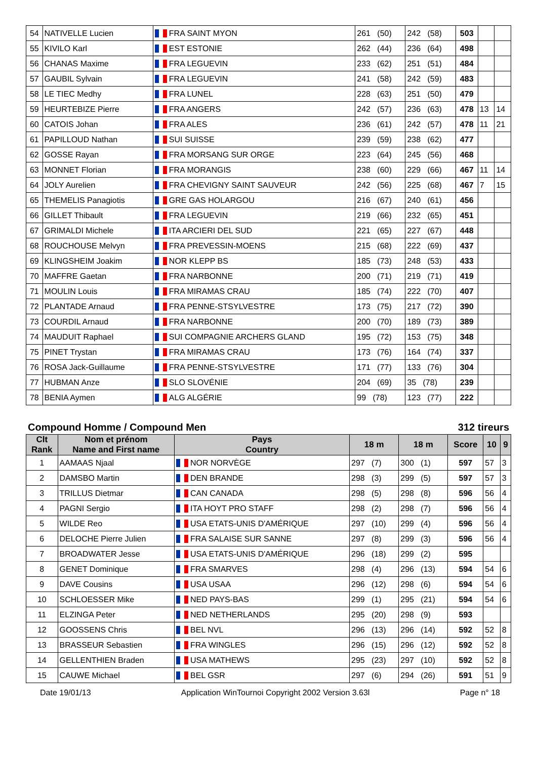| 54 | NATIVELLE Lucien | FRA SAINT MYON | 261 (50) | 242 (58) | 503 | | |
| 55 | KIVILO Karl | EST ESTONIE | 262 (44) | 236 (64) | 498 | | |
| 56 | CHANAS Maxime | FRA LEGUEVIN | 233 (62) | 251 (51) | 484 | | |
| 57 | GAUBIL Sylvain | FRA LEGUEVIN | 241 (58) | 242 (59) | 483 | | |
| 58 | LE TIEC Medhy | FRA LUNEL | 228 (63) | 251 (50) | 479 | | |
| 59 | HEURTEBIZE Pierre | FRA ANGERS | 242 (57) | 236 (63) | 478 | 13 | 14 |
| 60 | CATOIS Johan | FRA ALES | 236 (61) | 242 (57) | 478 | 11 | 21 |
| 61 | PAPILLOUD Nathan | SUI SUISSE | 239 (59) | 238 (62) | 477 | | |
| 62 | GOSSE Rayan | FRA MORSANG SUR ORGE | 223 (64) | 245 (56) | 468 | | |
| 63 | MONNET Florian | FRA MORANGIS | 238 (60) | 229 (66) | 467 | 11 | 14 |
| 64 | JOLY Aurelien | FRA CHEVIGNY SAINT SAUVEUR | 242 (56) | 225 (68) | 467 | 7 | 15 |
| 65 | THEMELIS Panagiotis | GRE GAS HOLARGOU | 216 (67) | 240 (61) | 456 | | |
| 66 | GILLET Thibault | FRA LEGUEVIN | 219 (66) | 232 (65) | 451 | | |
| 67 | GRIMALDI Michele | ITA ARCIERI DEL SUD | 221 (65) | 227 (67) | 448 | | |
| 68 | ROUCHOUSE Melvyn | FRA PREVESSIN-MOENS | 215 (68) | 222 (69) | 437 | | |
| 69 | KLINGSHEIM Joakim | NOR KLEPP BS | 185 (73) | 248 (53) | 433 | | |
| 70 | MAFFRE Gaetan | FRA NARBONNE | 200 (71) | 219 (71) | 419 | | |
| 71 | MOULIN Louis | FRA MIRAMAS CRAU | 185 (74) | 222 (70) | 407 | | |
| 72 | PLANTADE Arnaud | FRA PENNE-STSYLVESTRE | 173 (75) | 217 (72) | 390 | | |
| 73 | COURDIL Arnaud | FRA NARBONNE | 200 (70) | 189 (73) | 389 | | |
| 74 | MAUDUIT Raphael | SUI COMPAGNIE ARCHERS GLAND | 195 (72) | 153 (75) | 348 | | |
| 75 | PINET Trystan | FRA MIRAMAS CRAU | 173 (76) | 164 (74) | 337 | | |
| 76 | ROSA Jack-Guillaume | FRA PENNE-STSYLVESTRE | 171 (77) | 133 (76) | 304 | | |
| 77 | HUBMAN Anze | SLO SLOVÉNIE | 204 (69) | 35 (78) | 239 | | |
| 78 | BENIA Aymen | ALG ALGÉRIE | 99 (78) | 123 (77) | 222 | | |
Compound Homme / Compound Men 312 tireurs
| Clt Rank | Nom et prénom Name and First name | Pays Country | 18 m | 18 m | Score | 10 | 9 |
| --- | --- | --- | --- | --- | --- | --- | --- |
| 1 | AAMAAS Njaal | NOR NORVÈGE | 297 (7) | 300 (1) | 597 | 57 | 3 |
| 2 | DAMSBO Martin | DEN BRANDE | 298 (3) | 299 (5) | 597 | 57 | 3 |
| 3 | TRILLUS Dietmar | CAN CANADA | 298 (5) | 298 (8) | 596 | 56 | 4 |
| 4 | PAGNI Sergio | ITA HOYT PRO STAFF | 298 (2) | 298 (7) | 596 | 56 | 4 |
| 5 | WILDE Reo | USA ETATS-UNIS D'AMÉRIQUE | 297 (10) | 299 (4) | 596 | 56 | 4 |
| 6 | DELOCHE Pierre Julien | FRA SALAISE SUR SANNE | 297 (8) | 299 (3) | 596 | 56 | 4 |
| 7 | BROADWATER Jesse | USA ETATS-UNIS D'AMÉRIQUE | 296 (18) | 299 (2) | 595 | | |
| 8 | GENET Dominique | FRA SMARVES | 298 (4) | 296 (13) | 594 | 54 | 6 |
| 9 | DAVE Cousins | USA USAA | 296 (12) | 298 (6) | 594 | 54 | 6 |
| 10 | SCHLOESSER Mike | NED PAYS-BAS | 299 (1) | 295 (21) | 594 | 54 | 6 |
| 11 | ELZINGA Peter | NED NETHERLANDS | 295 (20) | 298 (9) | 593 | | |
| 12 | GOOSSENS Chris | BEL NVL | 296 (13) | 296 (14) | 592 | 52 | 8 |
| 13 | BRASSEUR Sebastien | FRA WINGLES | 296 (15) | 296 (12) | 592 | 52 | 8 |
| 14 | GELLENTHIEN Braden | USA MATHEWS | 295 (23) | 297 (10) | 592 | 52 | 8 |
| 15 | CAUWE Michael | BEL GSR | 297 (6) | 294 (26) | 591 | 51 | 9 |
Date 19/01/13 Application WinTournoi Copyright 2002 Version 3.63l Page n° 18